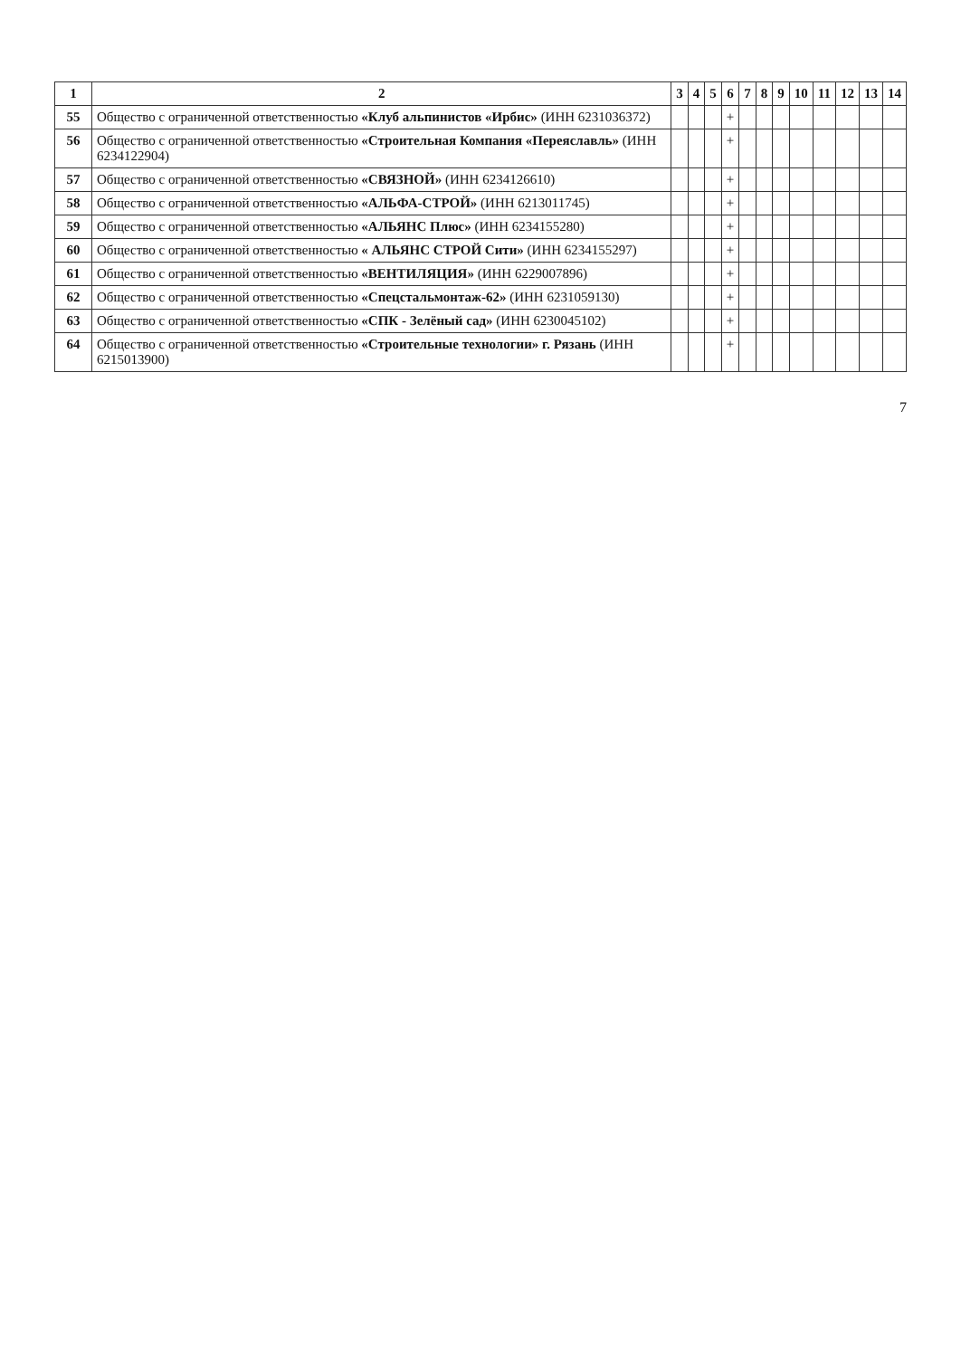| 1 | 2 | 3 | 4 | 5 | 6 | 7 | 8 | 9 | 10 | 11 | 12 | 13 | 14 |
| --- | --- | --- | --- | --- | --- | --- | --- | --- | --- | --- | --- | --- | --- |
| 55 | Общество с ограниченной ответственностью «Клуб альпинистов «Ирбис» (ИНН 6231036372) | | | | + | | | | | | | | |
| 56 | Общество с ограниченной ответственностью «Строительная Компания «Переяславль» (ИНН 6234122904) | | | | + | | | | | | | | |
| 57 | Общество с ограниченной ответственностью «СВЯЗНОЙ» (ИНН 6234126610) | | | | + | | | | | | | | |
| 58 | Общество с ограниченной ответственностью «АЛЬФА-СТРОЙ» (ИНН 6213011745) | | | | + | | | | | | | | |
| 59 | Общество с ограниченной ответственностью «АЛЬЯНС Плюс» (ИНН 6234155280) | | | | + | | | | | | | | |
| 60 | Общество с ограниченной ответственностью « АЛЬЯНС СТРОЙ Сити» (ИНН 6234155297) | | | | + | | | | | | | | |
| 61 | Общество с ограниченной ответственностью «ВЕНТИЛЯЦИЯ» (ИНН 6229007896) | | | | + | | | | | | | | |
| 62 | Общество с ограниченной ответственностью «Спецстальмонтаж-62» (ИНН 6231059130) | | | | + | | | | | | | | |
| 63 | Общество с ограниченной ответственностью «СПК - Зелёный сад» (ИНН 6230045102) | | | | + | | | | | | | | |
| 64 | Общество с ограниченной ответственностью «Строительные технологии» г. Рязань (ИНН 6215013900) | | | | + | | | | | | | | |
7